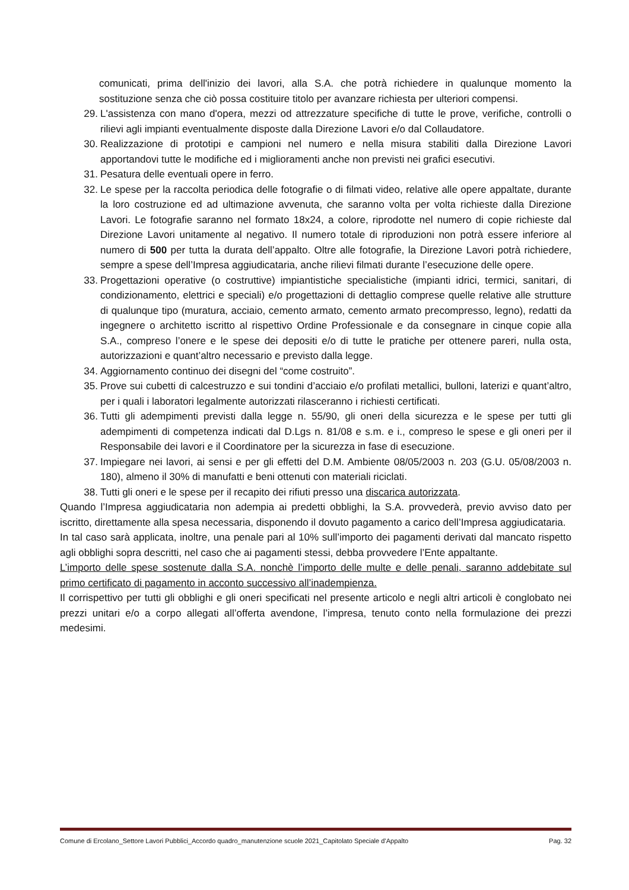comunicati, prima dell'inizio dei lavori, alla S.A. che potrà richiedere in qualunque momento la sostituzione senza che ciò possa costituire titolo per avanzare richiesta per ulteriori compensi.
29. L'assistenza con mano d'opera, mezzi od attrezzature specifiche di tutte le prove, verifiche, controlli o rilievi agli impianti eventualmente disposte dalla Direzione Lavori e/o dal Collaudatore.
30. Realizzazione di prototipi e campioni nel numero e nella misura stabiliti dalla Direzione Lavori apportandovi tutte le modifiche ed i miglioramenti anche non previsti nei grafici esecutivi.
31. Pesatura delle eventuali opere in ferro.
32. Le spese per la raccolta periodica delle fotografie o di filmati video, relative alle opere appaltate, durante la loro costruzione ed ad ultimazione avvenuta, che saranno volta per volta richieste dalla Direzione Lavori. Le fotografie saranno nel formato 18x24, a colore, riprodotte nel numero di copie richieste dal Direzione Lavori unitamente al negativo. Il numero totale di riproduzioni non potrà essere inferiore al numero di 500 per tutta la durata dell’appalto. Oltre alle fotografie, la Direzione Lavori potrà richiedere, sempre a spese dell’Impresa aggiudicataria, anche rilievi filmati durante l’esecuzione delle opere.
33. Progettazioni operative (o costruttive) impiantistiche specialistiche (impianti idrici, termici, sanitari, di condizionamento, elettrici e speciali) e/o progettazioni di dettaglio comprese quelle relative alle strutture di qualunque tipo (muratura, acciaio, cemento armato, cemento armato precompresso, legno), redatti da ingegnere o architetto iscritto al rispettivo Ordine Professionale e da consegnare in cinque copie alla S.A., compreso l’onere e le spese dei depositi e/o di tutte le pratiche per ottenere pareri, nulla osta, autorizzazioni e quant’altro necessario e previsto dalla legge.
34. Aggiornamento continuo dei disegni del “come costruito”.
35. Prove sui cubetti di calcestruzzo e sui tondini d’acciaio e/o profilati metallici, bulloni, laterizi e quant’altro, per i quali i laboratori legalmente autorizzati rilasceranno i richiesti certificati.
36. Tutti gli adempimenti previsti dalla legge n. 55/90, gli oneri della sicurezza e le spese per tutti gli adempimenti di competenza indicati dal D.Lgs n. 81/08 e s.m. e i., compreso le spese e gli oneri per il Responsabile dei lavori e il Coordinatore per la sicurezza in fase di esecuzione.
37. Impiegare nei lavori, ai sensi e per gli effetti del D.M. Ambiente 08/05/2003 n. 203 (G.U. 05/08/2003 n. 180), almeno il 30% di manufatti e beni ottenuti con materiali riciclati.
38. Tutti gli oneri e le spese per il recapito dei rifiuti presso una discarica autorizzata.
Quando l’Impresa aggiudicataria non adempia ai predetti obblighi, la S.A. provvederà, previo avviso dato per iscritto, direttamente alla spesa necessaria, disponendo il dovuto pagamento a carico dell’Impresa aggiudicataria.
In tal caso sarà applicata, inoltre, una penale pari al 10% sull’importo dei pagamenti derivati dal mancato rispetto agli obblighi sopra descritti, nel caso che ai pagamenti stessi, debba provvedere l’Ente appaltante.
L’importo delle spese sostenute dalla S.A. nonchè l’importo delle multe e delle penali, saranno addebitate sul primo certificato di pagamento in acconto successivo all’inadempienza.
Il corrispettivo per tutti gli obblighi e gli oneri specificati nel presente articolo e negli altri articoli è conglobato nei prezzi unitari e/o a corpo allegati all’offerta avendone, l’impresa, tenuto conto nella formulazione dei prezzi medesimi.
Comune di Ercolano_Settore Lavori Pubblici_Accordo quadro_manutenzione scuole 2021_Capitolato Speciale d’Appalto Pag. 32